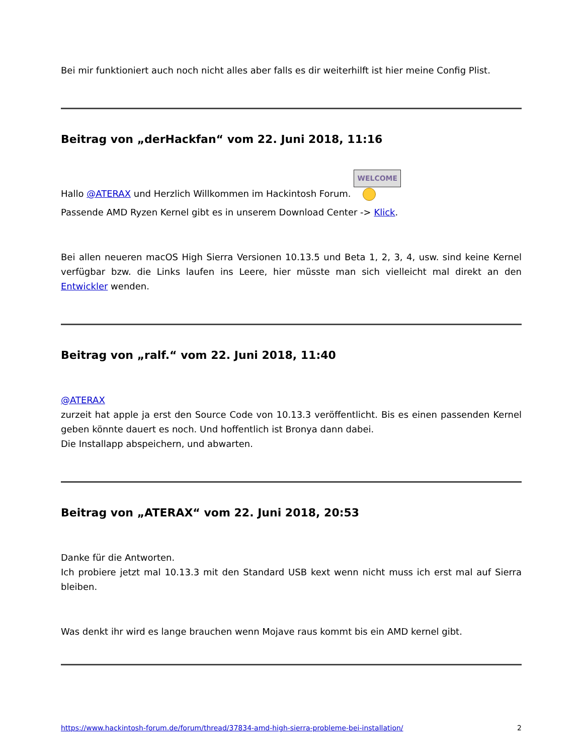Bei mir funktioniert auch noch nicht alles aber falls es dir weiterhilft ist hier meine Config Plist.
Beitrag von „derHackfan“ vom 22. Juni 2018, 11:16
Hallo @ATERAX und Herzlich Willkommen im Hackintosh Forum. WELCOME
Passende AMD Ryzen Kernel gibt es in unserem Download Center -> Klick.
Bei allen neueren macOS High Sierra Versionen 10.13.5 und Beta 1, 2, 3, 4, usw. sind keine Kernel verfügbar bzw. die Links laufen ins Leere, hier müsste man sich vielleicht mal direkt an den Entwickler wenden.
Beitrag von „ralf.“ vom 22. Juni 2018, 11:40
@ATERAX
zurzeit hat apple ja erst den Source Code von 10.13.3 veröffentlicht. Bis es einen passenden Kernel geben könnte dauert es noch. Und hoffentlich ist Bronya dann dabei.
Die Installapp abspeichern, und abwarten.
Beitrag von „ATERAX“ vom 22. Juni 2018, 20:53
Danke für die Antworten.
Ich probiere jetzt mal 10.13.3 mit den Standard USB kext wenn nicht muss ich erst mal auf Sierra bleiben.
Was denkt ihr wird es lange brauchen wenn Mojave raus kommt bis ein AMD kernel gibt.
https://www.hackintosh-forum.de/forum/thread/37834-amd-high-sierra-probleme-bei-installation/ 2